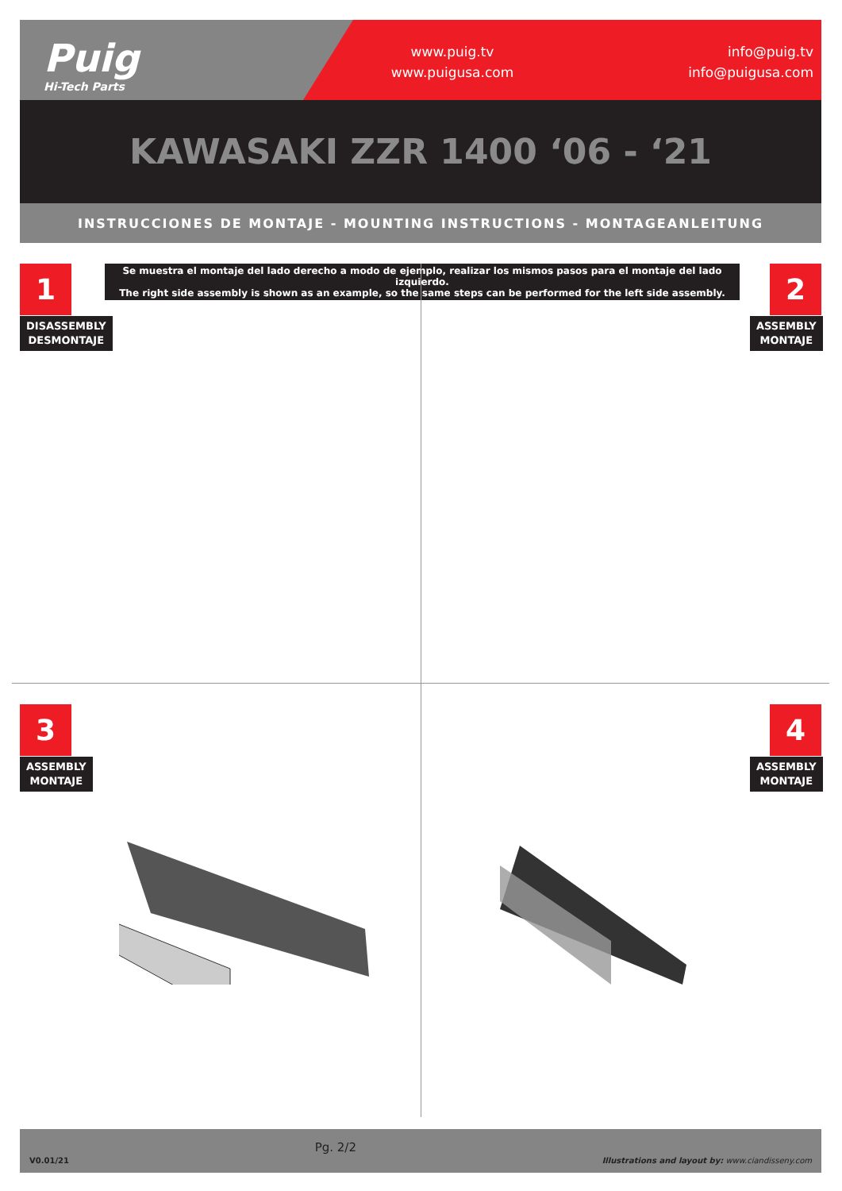Puig
Hi-Tech Parts
www.puig.tv
www.puigusa.com
info@puig.tv
info@puigusa.com
KAWASAKI ZZR 1400 ‘06 - ‘21
INSTRUCCIONES DE MONTAJE - MOUNTING INSTRUCTIONS - MONTAGEANLEITUNG
Se muestra el montaje del lado derecho a modo de ejemplo, realizar los mismos pasos para el montaje del lado izquierdo.
The right side assembly is shown as an example, so the same steps can be performed for the left side assembly.
1
DISASSEMBLY
DESMONTAJE
2
ASSEMBLY
MONTAJE
3
ASSEMBLY
MONTAJE
4
ASSEMBLY
MONTAJE
V0.01/21 Pg. 2/2 Illustrations and layout by: www.ciandisseny.com